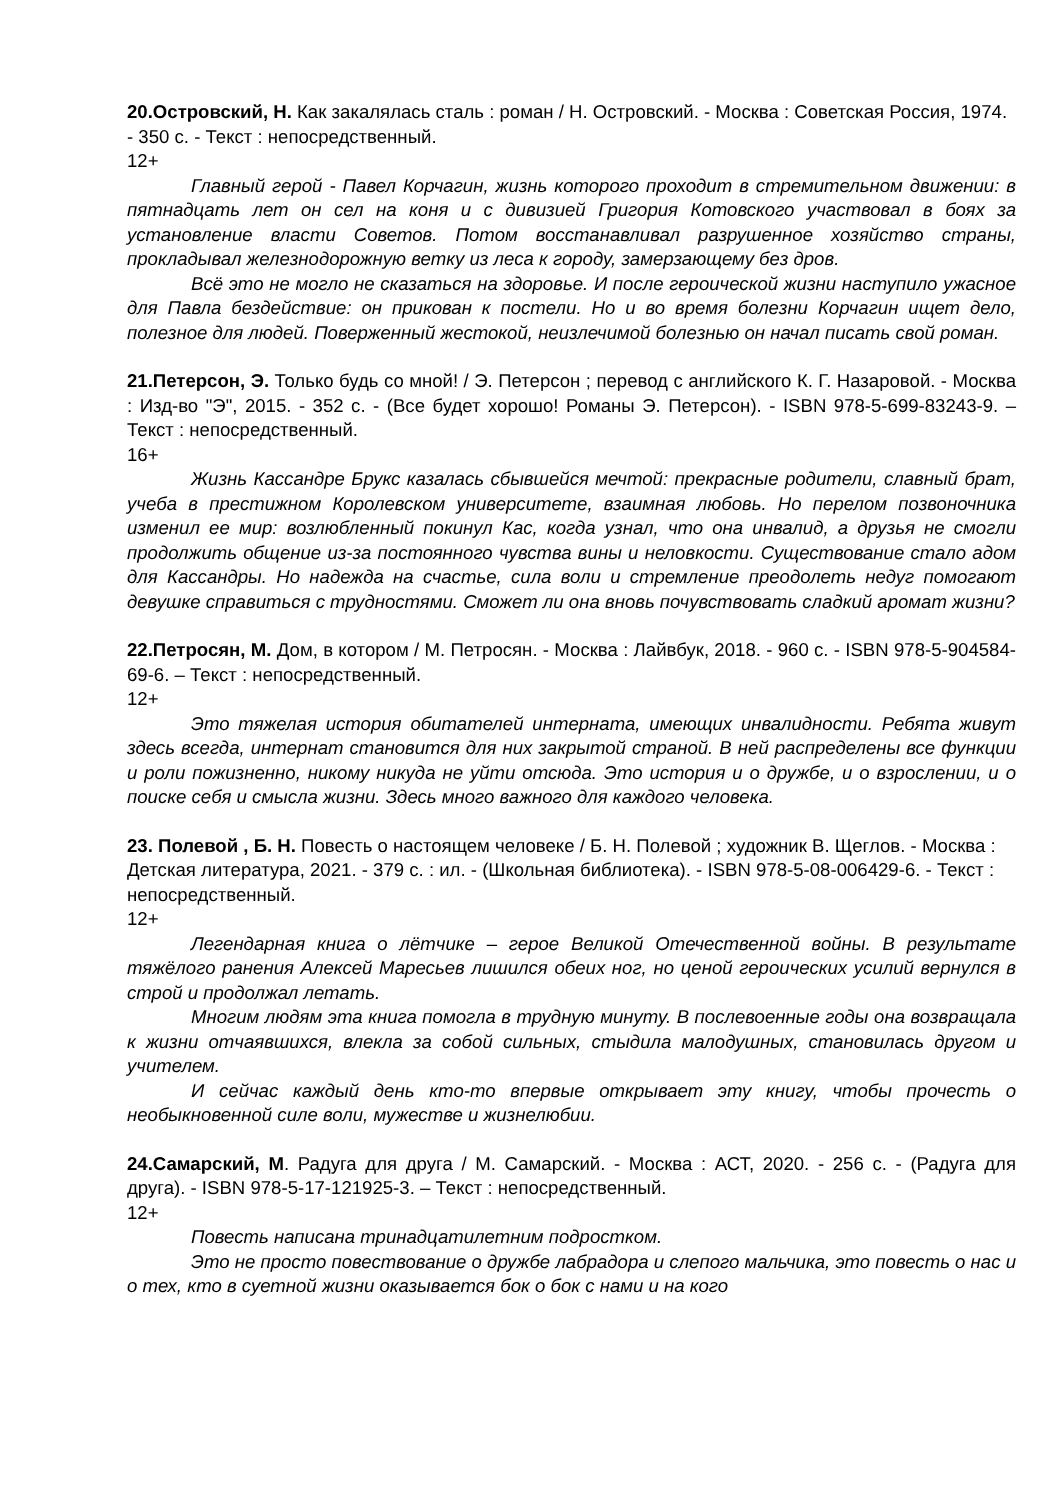20.Островский, Н. Как закалялась сталь : роман / Н. Островский. - Москва : Советская Россия, 1974. - 350 с. - Текст : непосредственный.
12+
Главный герой - Павел Корчагин, жизнь которого проходит в стремительном движении: в пятнадцать лет он сел на коня и с дивизией Григория Котовского участвовал в боях за установление власти Советов. Потом восстанавливал разрушенное хозяйство страны, прокладывал железнодорожную ветку из леса к городу, замерзающему без дров.
Всё это не могло не сказаться на здоровье. И после героической жизни наступило ужасное для Павла бездействие: он прикован к постели. Но и во время болезни Корчагин ищет дело, полезное для людей. Поверженный жестокой, неизлечимой болезнью он начал писать свой роман.
21.Петерсон, Э. Только будь со мной! / Э. Петерсон ; перевод с английского К. Г. Назаровой. - Москва : Изд-во "Э", 2015. - 352 с. - (Все будет хорошо! Романы Э. Петерсон). - ISBN 978-5-699-83243-9. – Текст : непосредственный.
16+
Жизнь Кассандре Брукс казалась сбывшейся мечтой: прекрасные родители, славный брат, учеба в престижном Королевском университете, взаимная любовь. Но перелом позвоночника изменил ее мир: возлюбленный покинул Кас, когда узнал, что она инвалид, а друзья не смогли продолжить общение из-за постоянного чувства вины и неловкости. Существование стало адом для Кассандры. Но надежда на счастье, сила воли и стремление преодолеть недуг помогают девушке справиться с трудностями. Сможет ли она вновь почувствовать сладкий аромат жизни?
22.Петросян, М. Дом, в котором / М. Петросян. - Москва : Лайвбук, 2018. - 960 с. - ISBN 978-5-904584-69-6. – Текст : непосредственный.
12+
Это тяжелая история обитателей интерната, имеющих инвалидности. Ребята живут здесь всегда, интернат становится для них закрытой страной. В ней распределены все функции и роли пожизненно, никому никуда не уйти отсюда. Это история и о дружбе, и о взрослении, и о поиске себя и смысла жизни. Здесь много важного для каждого человека.
23. Полевой , Б. Н. Повесть о настоящем человеке / Б. Н. Полевой ; художник В. Щеглов. - Москва : Детская литература, 2021. - 379 с. : ил. - (Школьная библиотека). - ISBN 978-5-08-006429-6. - Текст : непосредственный.
12+
Легендарная книга о лётчике – герое Великой Отечественной войны. В результате тяжёлого ранения Алексей Маресьев лишился обеих ног, но ценой героических усилий вернулся в строй и продолжал летать.
Многим людям эта книга помогла в трудную минуту. В послевоенные годы она возвращала к жизни отчаявшихся, влекла за собой сильных, стыдила малодушных, становилась другом и учителем.
И сейчас каждый день кто-то впервые открывает эту книгу, чтобы прочесть о необыкновенной силе воли, мужестве и жизнелюбии.
24.Самарский, М. Радуга для друга / М. Самарский. - Москва : АСТ, 2020. - 256 с. - (Радуга для друга). - ISBN 978-5-17-121925-3. – Текст : непосредственный.
12+
Повесть написана тринадцатилетним подростком.
Это не просто повествование о дружбе лабрадора и слепого мальчика, это повесть о нас и о тех, кто в суетной жизни оказывается бок о бок с нами и на кого